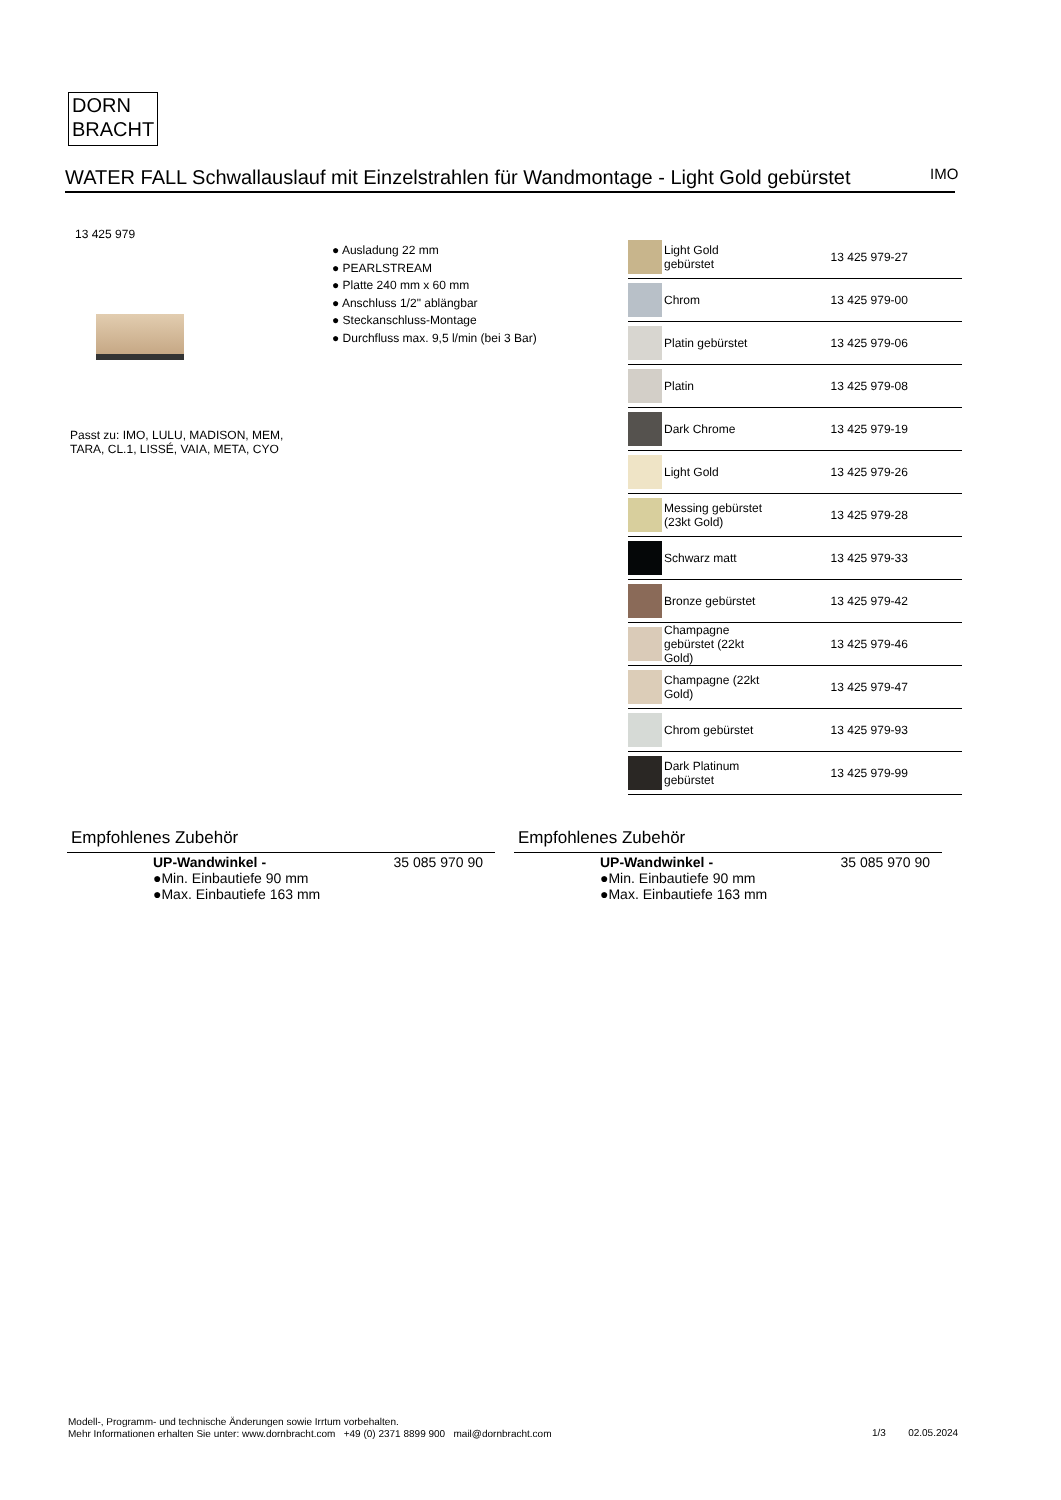DORN
BRACHT
WATER FALL Schwallauslauf mit Einzelstrahlen für Wandmontage - Light Gold gebürstet
IMO
13 425 979
● Ausladung 22 mm
● PEARLSTREAM
● Platte 240 mm x 60 mm
● Anschluss 1/2" ablängbar
● Steckanschluss-Montage
● Durchfluss max. 9,5 l/min (bei 3 Bar)
Passt zu: IMO, LULU, MADISON, MEM,
TARA, CL.1, LISSÉ, VAIA, META, CYO
| | Light Gold gebürstet | 13 425 979-27 |
| | Chrom | 13 425 979-00 |
| | Platin gebürstet | 13 425 979-06 |
| | Platin | 13 425 979-08 |
| | Dark Chrome | 13 425 979-19 |
| | Light Gold | 13 425 979-26 |
| | Messing gebürstet (23kt Gold) | 13 425 979-28 |
| | Schwarz matt | 13 425 979-33 |
| | Bronze gebürstet | 13 425 979-42 |
| | Champagne gebürstet (22kt Gold) | 13 425 979-46 |
| | Champagne (22kt Gold) | 13 425 979-47 |
| | Chrom gebürstet | 13 425 979-93 |
| | Dark Platinum gebürstet | 13 425 979-99 |
Empfohlenes Zubehör
| | UP-Wandwinkel - ●Min. Einbautiefe 90 mm ●Max. Einbautiefe 163 mm | 35 085 970 90 |
Empfohlenes Zubehör
| | UP-Wandwinkel - ●Min. Einbautiefe 90 mm ●Max. Einbautiefe 163 mm | 35 085 970 90 |
Modell-, Programm- und technische Änderungen sowie Irrtum vorbehalten.
Mehr Informationen erhalten Sie unter: www.dornbracht.com +49 (0) 2371 8899 900 mail@dornbracht.com
1/3 02.05.2024